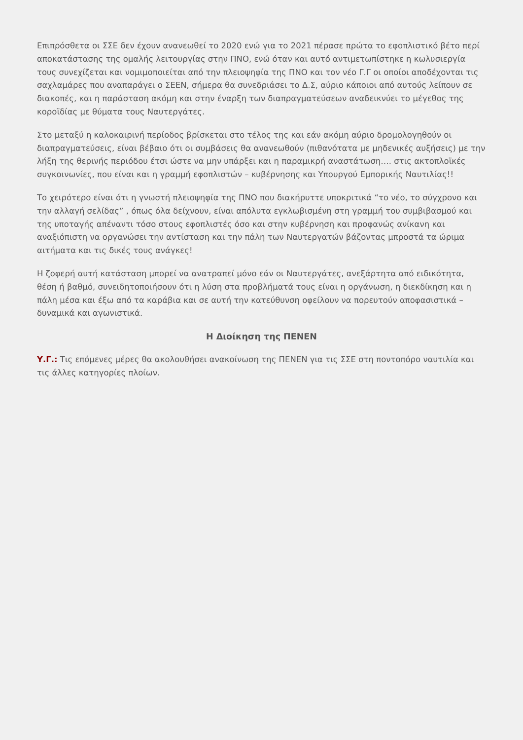Επιπρόσθετα οι ΣΣΕ δεν έχουν ανανεωθεί το 2020 ενώ για το 2021 πέρασε πρώτα το εφοπλιστικό βέτο περί αποκατάστασης της ομαλής λειτουργίας στην ΠΝΟ, ενώ όταν και αυτό αντιμετωπίστηκε η κωλυσιεργία τους συνεχίζεται και νομιμοποιείται από την πλειοψηφία της ΠΝΟ και τον νέο Γ.Γ οι οποίοι αποδέχονται τις σαχλαμάρες που αναπαράγει ο ΣΕΕΝ, σήμερα θα συνεδριάσει το Δ.Σ, αύριο κάποιοι από αυτούς λείπουν σε διακοπές, και η παράσταση ακόμη και στην έναρξη των διαπραγματεύσεων αναδεικνύει το μέγεθος της κοροϊδίας με θύματα τους Ναυτεργάτες.
Στο μεταξύ η καλοκαιρινή περίοδος βρίσκεται στο τέλος της και εάν ακόμη αύριο δρομολογηθούν οι διαπραγματεύσεις, είναι βέβαιο ότι οι συμβάσεις θα ανανεωθούν (πιθανότατα με μηδενικές αυξήσεις) με την λήξη της θερινής περιόδου έτσι ώστε να μην υπάρξει και η παραμικρή αναστάτωση…. στις ακτοπλοϊκές συγκοινωνίες, που είναι και η γραμμή εφοπλιστών – κυβέρνησης και Υπουργού Εμπορικής Ναυτιλίας!!
Το χειρότερο είναι ότι η γνωστή πλειοψηφία της ΠΝΟ που διακήρυττε υποκριτικά “το νέο, το σύγχρονο και την αλλαγή σελίδας” , όπως όλα δείχνουν, είναι απόλυτα εγκλωβισμένη στη γραμμή του συμβιβασμού και της υποταγής απέναντι τόσο στους εφοπλιστές όσο και στην κυβέρνηση και προφανώς ανίκανη και αναξιόπιστη να οργανώσει την αντίσταση και την πάλη των Ναυτεργατών βάζοντας μπροστά τα ώριμα αιτήματα και τις δικές τους ανάγκες!
Η ζοφερή αυτή κατάσταση μπορεί να ανατραπεί μόνο εάν οι Ναυτεργάτες, ανεξάρτητα από ειδικότητα, θέση ή βαθμό, συνειδητοποιήσουν ότι η λύση στα προβλήματά τους είναι η οργάνωση, η διεκδίκηση και η πάλη μέσα και έξω από τα καράβια και σε αυτή την κατεύθυνση οφείλουν να πορευτούν αποφασιστικά – δυναμικά και αγωνιστικά.
Η Διοίκηση της ΠΕΝΕΝ
Υ.Γ.: Τις επόμενες μέρες θα ακολουθήσει ανακοίνωση της ΠΕΝΕΝ για τις ΣΣΕ στη ποντοπόρο ναυτιλία και τις άλλες κατηγορίες πλοίων.